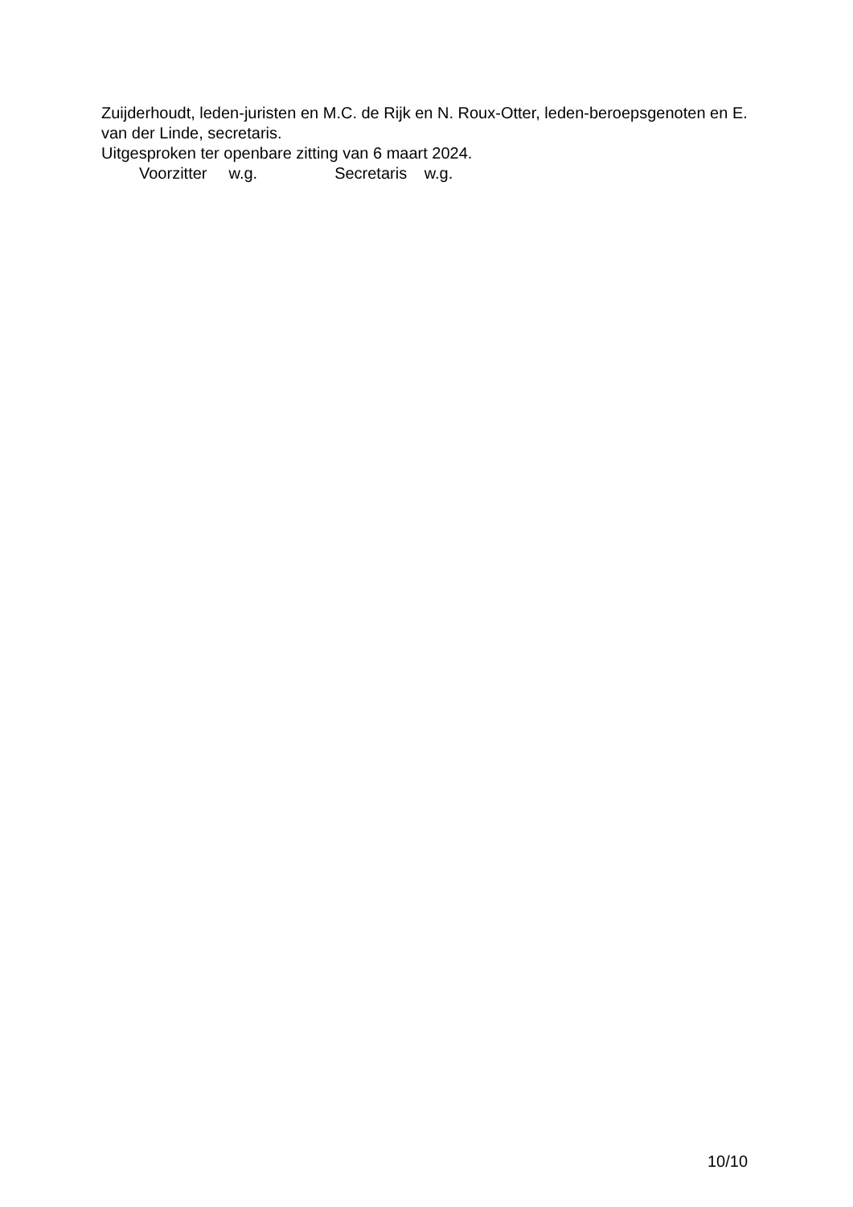Zuijderhoudt, leden-juristen en M.C. de Rijk en N. Roux-Otter, leden-beroepsgenoten en E. van der Linde, secretaris.
Uitgesproken ter openbare zitting van 6 maart 2024.
Voorzitter w.g. Secretaris w.g.
10/10